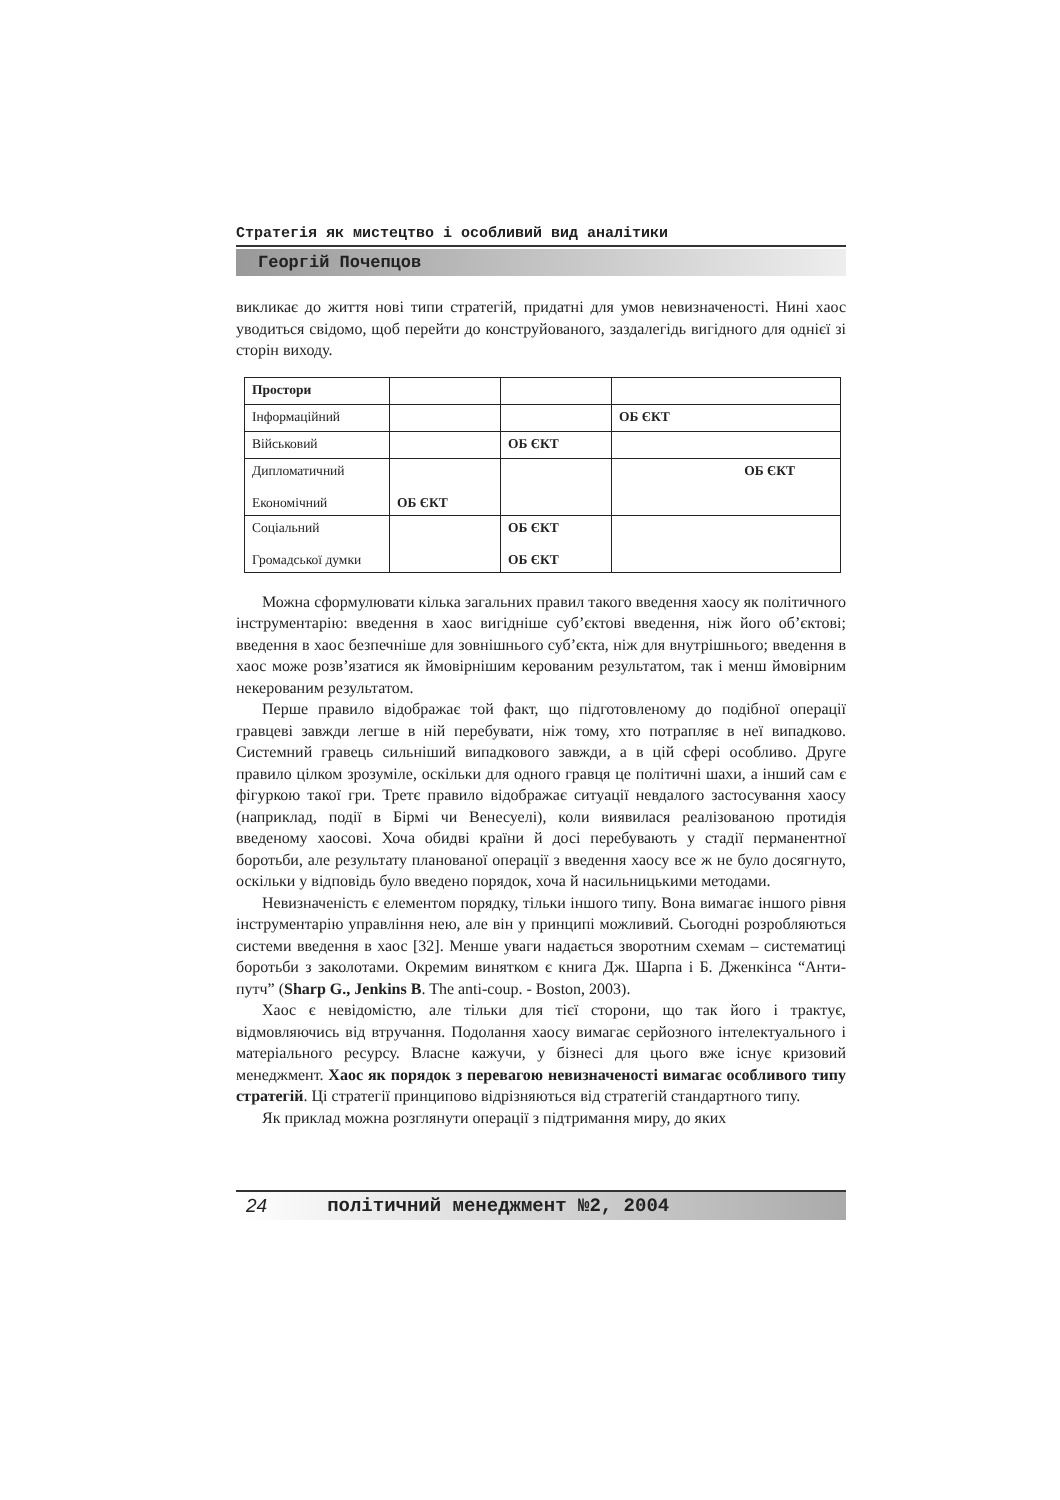Стратегія як мистецтво і особливий вид аналітики
Георгій Почепцов
викликає до життя нові типи стратегій, придатні для умов невизначеності. Нині хаос уводиться свідомо, щоб перейти до конструйованого, заздалегідь вигідного для однієї зі сторін виходу.
| Простори | | | |
| Інформаційний | | | ОБ ЄКТ |
| Військовий | | ОБ ЄКТ | |
| Дипломатичний Економічний | ОБ ЄКТ | | ОБ ЄКТ |
| Соціальний Громадської думки | | ОБ ЄКТ ОБ ЄКТ | |
Можна сформулювати кілька загальних правил такого введення хаосу як політичного інструментарію: введення в хаос вигідніше суб’єктові введення, ніж його об’єктові; введення в хаос безпечніше для зовнішнього суб’єкта, ніж для внутрішнього; введення в хаос може розв’язатися як ймовірнішим керованим результатом, так і менш ймовірним некерованим результатом.
Перше правило відображає той факт, що підготовленому до подібної операції гравцеві завжди легше в ній перебувати, ніж тому, хто потрапляє в неї випадково. Системний гравець сильніший випадкового завжди, а в цій сфері особливо. Друге правило цілком зрозуміле, оскільки для одного гравця це політичні шахи, а інший сам є фігуркою такої гри. Третє правило відображає ситуації невдалого застосування хаосу (наприклад, події в Бірмі чи Венесуелі), коли виявилася реалізованою протидія введеному хаосові. Хоча обидві країни й досі перебувають у стадії перманентної боротьби, але результату планованої операції з введення хаосу все ж не було досягнуто, оскільки у відповідь було введено порядок, хоча й насильницькими методами.
Невизначеність є елементом порядку, тільки іншого типу. Вона вимагає іншого рівня інструментарію управління нею, але він у принципі можливий. Сьогодні розробляються системи введення в хаос [32]. Менше уваги надається зворотним схемам – систематиці боротьби з заколотами. Окремим винятком є книга Дж. Шарпа і Б. Дженкінса “Анти-путч” (Sharp G., Jenkins B. The anti-coup. - Boston, 2003).
Хаос є невідомістю, але тільки для тієї сторони, що так його і трактує, відмовляючись від втручання. Подолання хаосу вимагає серйозного інтелектуального і матеріального ресурсу. Власне кажучи, у бізнесі для цього вже існує кризовий менеджмент. Хаос як порядок з перевагою невизначеності вимагає особливого типу стратегій. Ці стратегії принципово відрізняються від стратегій стандартного типу.
Як приклад можна розглянути операції з підтримання миру, до яких
24 політичний менеджмент №2, 2004